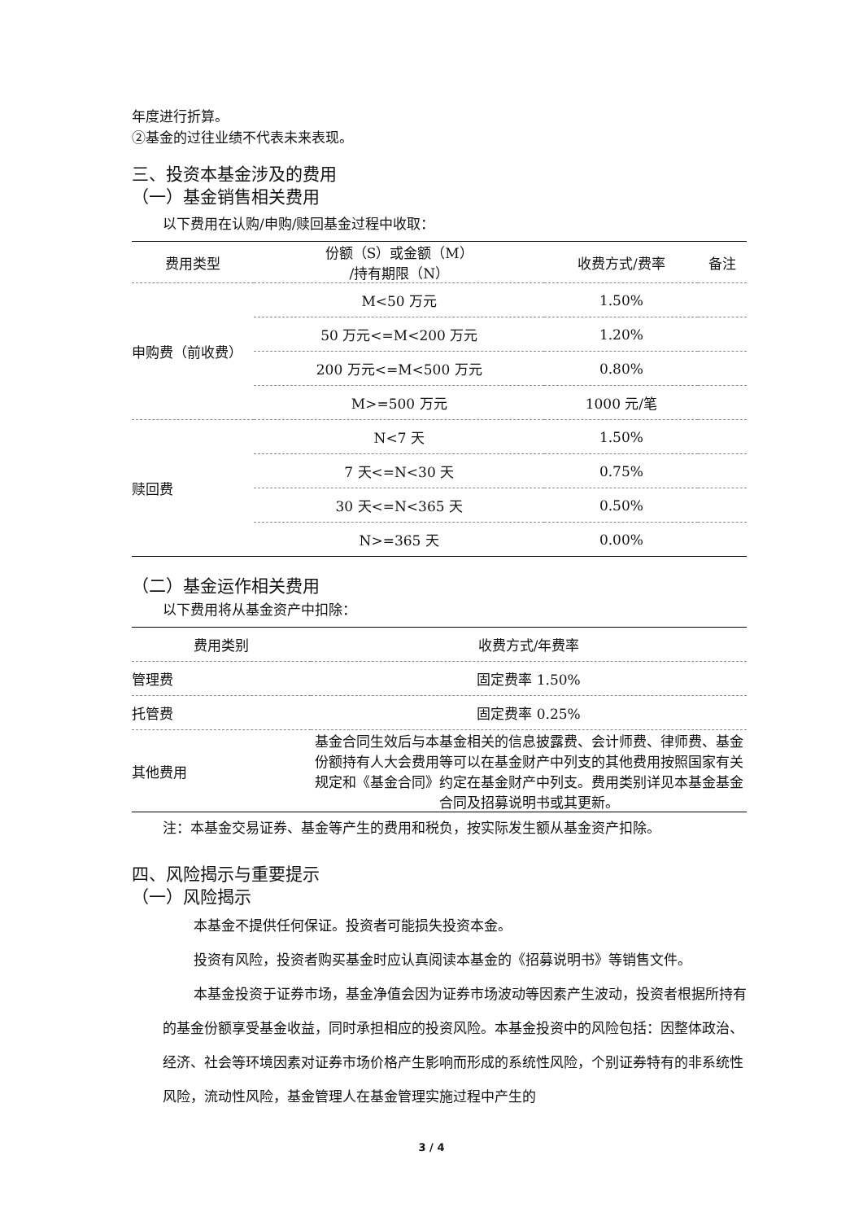年度进行折算。
②基金的过往业绩不代表未来表现。
三、投资本基金涉及的费用
（一）基金销售相关费用
以下费用在认购/申购/赎回基金过程中收取：
| 费用类型 | 份额（S）或金额（M） /持有期限（N） | 收费方式/费率 | 备注 |
| --- | --- | --- | --- |
| 申购费（前收费） | M<50 万元 | 1.50% | |
| | 50 万元<=M<200 万元 | 1.20% | |
| | 200 万元<=M<500 万元 | 0.80% | |
| | M>=500 万元 | 1000 元/笔 | |
| 赎回费 | N<7 天 | 1.50% | |
| | 7 天<=N<30 天 | 0.75% | |
| | 30 天<=N<365 天 | 0.50% | |
| | N>=365 天 | 0.00% | |
（二）基金运作相关费用
以下费用将从基金资产中扣除：
| 费用类别 | 收费方式/年费率 |
| --- | --- |
| 管理费 | 固定费率 1.50% |
| 托管费 | 固定费率 0.25% |
| 其他费用 | 基金合同生效后与本基金相关的信息披露费、会计师费、律师费、基金份额持有人大会费用等可以在基金财产中列支的其他费用按照国家有关规定和《基金合同》约定在基金财产中列支。费用类别详见本基金基金合同及招募说明书或其更新。 |
注：本基金交易证券、基金等产生的费用和税负，按实际发生额从基金资产扣除。
四、风险揭示与重要提示
（一）风险揭示
本基金不提供任何保证。投资者可能损失投资本金。
投资有风险，投资者购买基金时应认真阅读本基金的《招募说明书》等销售文件。
本基金投资于证券市场，基金净值会因为证券市场波动等因素产生波动，投资者根据所持有的基金份额享受基金收益，同时承担相应的投资风险。本基金投资中的风险包括：因整体政治、经济、社会等环境因素对证券市场价格产生影响而形成的系统性风险，个别证券特有的非系统性风险，流动性风险，基金管理人在基金管理实施过程中产生的
3 / 4